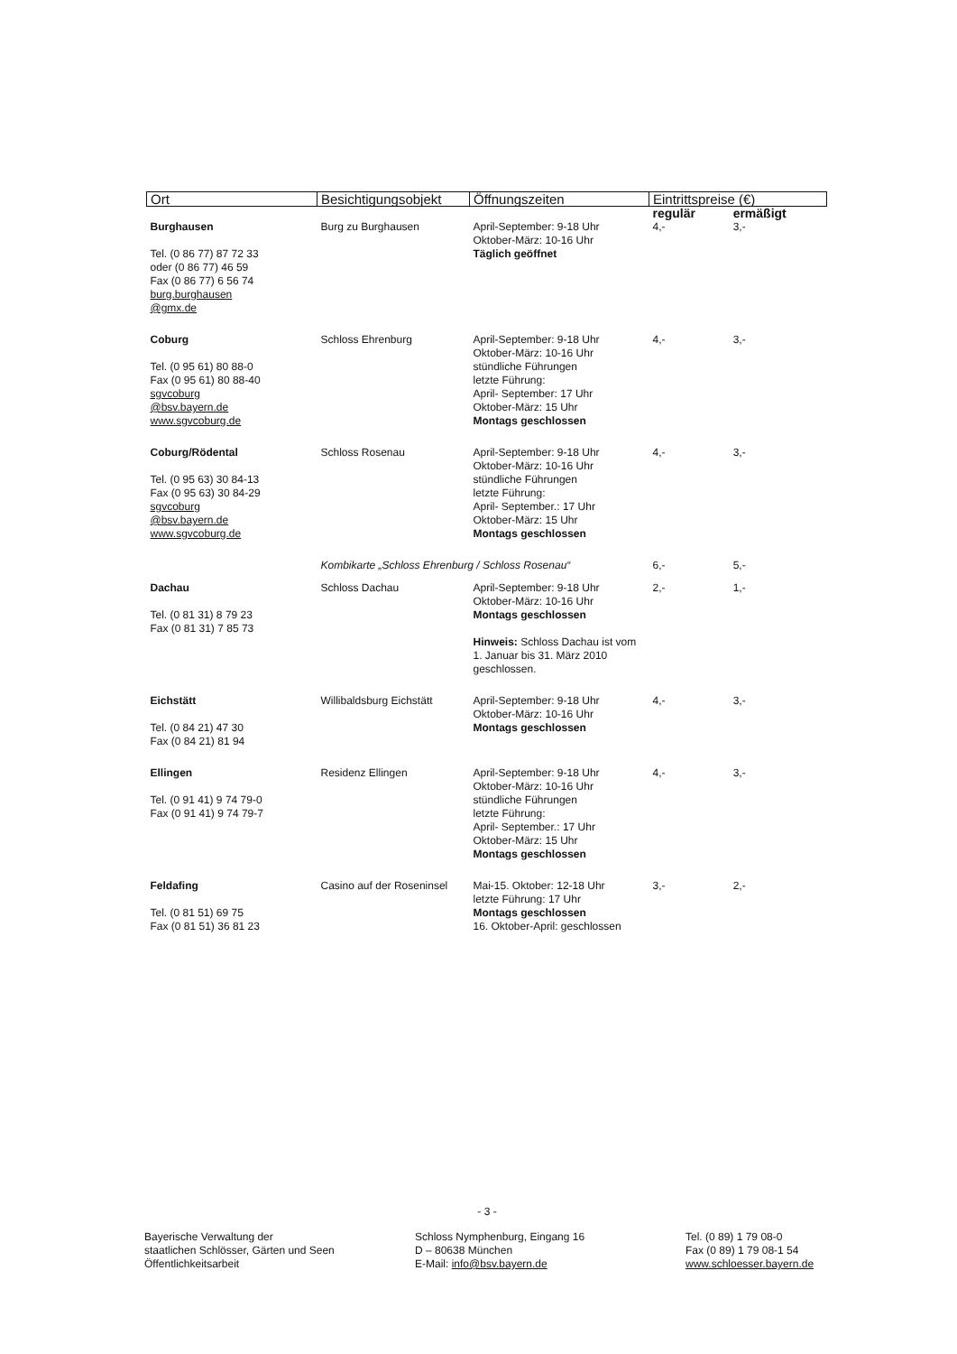| Ort | Besichtigungsobjekt | Öffnungszeiten | Eintrittspreise (€) | |
| --- | --- | --- | --- | --- |
| | | | regulär | ermäßigt |
| Burghausen Tel. (0 86 77) 87 72 33 oder (0 86 77) 46 59 Fax (0 86 77) 6 56 74 burg.burghausen @gmx.de | Burg zu Burghausen | April-September: 9-18 Uhr Oktober-März: 10-16 Uhr Täglich geöffnet | 4,- | 3,- |
| Coburg Tel. (0 95 61) 80 88-0 Fax (0 95 61) 80 88-40 sgvcoburg @bsv.bayern.de www.sgvcoburg.de | Schloss Ehrenburg | April-September: 9-18 Uhr Oktober-März: 10-16 Uhr stündliche Führungen letzte Führung: April- September: 17 Uhr Oktober-März: 15 Uhr Montags geschlossen | 4,- | 3,- |
| Coburg/Rödental Tel. (0 95 63) 30 84-13 Fax (0 95 63) 30 84-29 sgvcoburg @bsv.bayern.de www.sgvcoburg.de | Schloss Rosenau | April-September: 9-18 Uhr Oktober-März: 10-16 Uhr stündliche Führungen letzte Führung: April- September.: 17 Uhr Oktober-März: 15 Uhr Montags geschlossen | 4,- | 3,- |
| | Kombikarte „Schloss Ehrenburg / Schloss Rosenau“ | | 6,- | 5,- |
| Dachau Tel. (0 81 31) 8 79 23 Fax (0 81 31) 7 85 73 | Schloss Dachau | April-September: 9-18 Uhr Oktober-März: 10-16 Uhr Montags geschlossen Hinweis: Schloss Dachau ist vom 1. Januar bis 31. März 2010 geschlossen. | 2,- | 1,- |
| Eichstätt Tel. (0 84 21) 47 30 Fax (0 84 21) 81 94 | Willibaldsburg Eichstätt | April-September: 9-18 Uhr Oktober-März: 10-16 Uhr Montags geschlossen | 4,- | 3,- |
| Ellingen Tel. (0 91 41) 9 74 79-0 Fax (0 91 41) 9 74 79-7 | Residenz Ellingen | April-September: 9-18 Uhr Oktober-März: 10-16 Uhr stündliche Führungen letzte Führung: April- September.: 17 Uhr Oktober-März: 15 Uhr Montags geschlossen | 4,- | 3,- |
| Feldafing Tel. (0 81 51) 69 75 Fax (0 81 51) 36 81 23 | Casino auf der Roseninsel | Mai-15. Oktober: 12-18 Uhr letzte Führung: 17 Uhr Montags geschlossen 16. Oktober-April: geschlossen | 3,- | 2,- |
- 3 -
Bayerische Verwaltung der
staatlichen Schlösser, Gärten und Seen
Öffentlichkeitsarbeit
Schloss Nymphenburg, Eingang 16
D – 80638 München
E-Mail: info@bsv.bayern.de
Tel. (0 89) 1 79 08-0
Fax (0 89) 1 79 08-1 54
www.schloesser.bayern.de